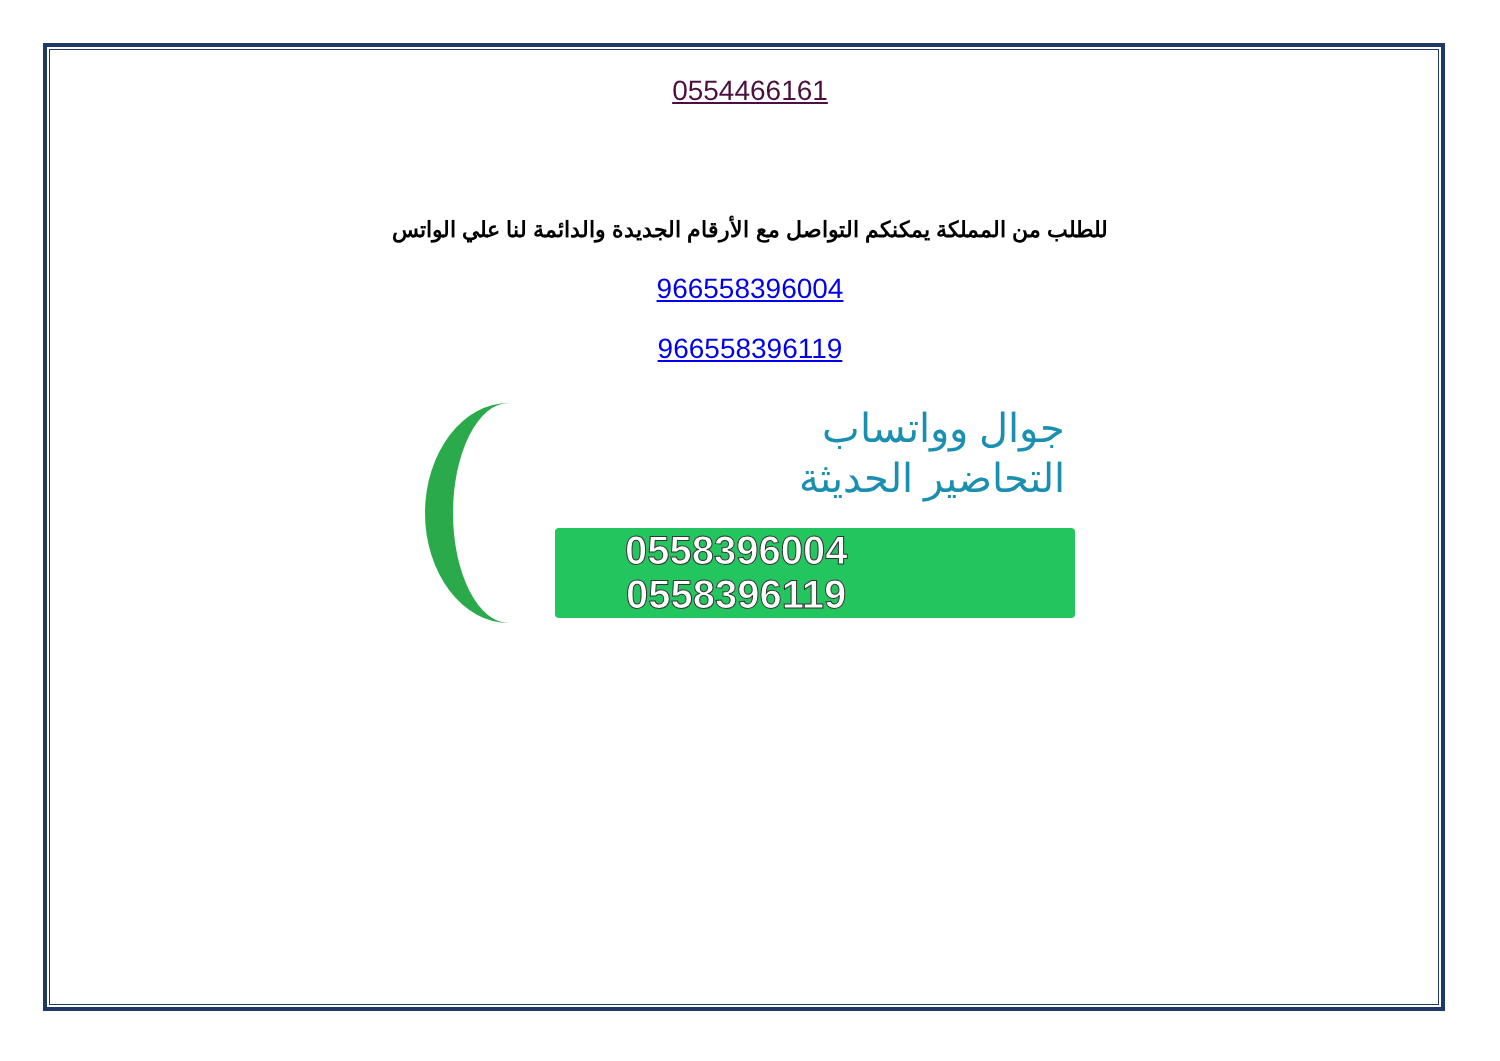0554466161
للطلب من المملكة يمكنكم التواصل مع الأرقام الجديدة والدائمة لنا علي الواتس
966558396004
966558396119
جوال وواتساب
التحاضير الحديثة
0558396004
0558396119